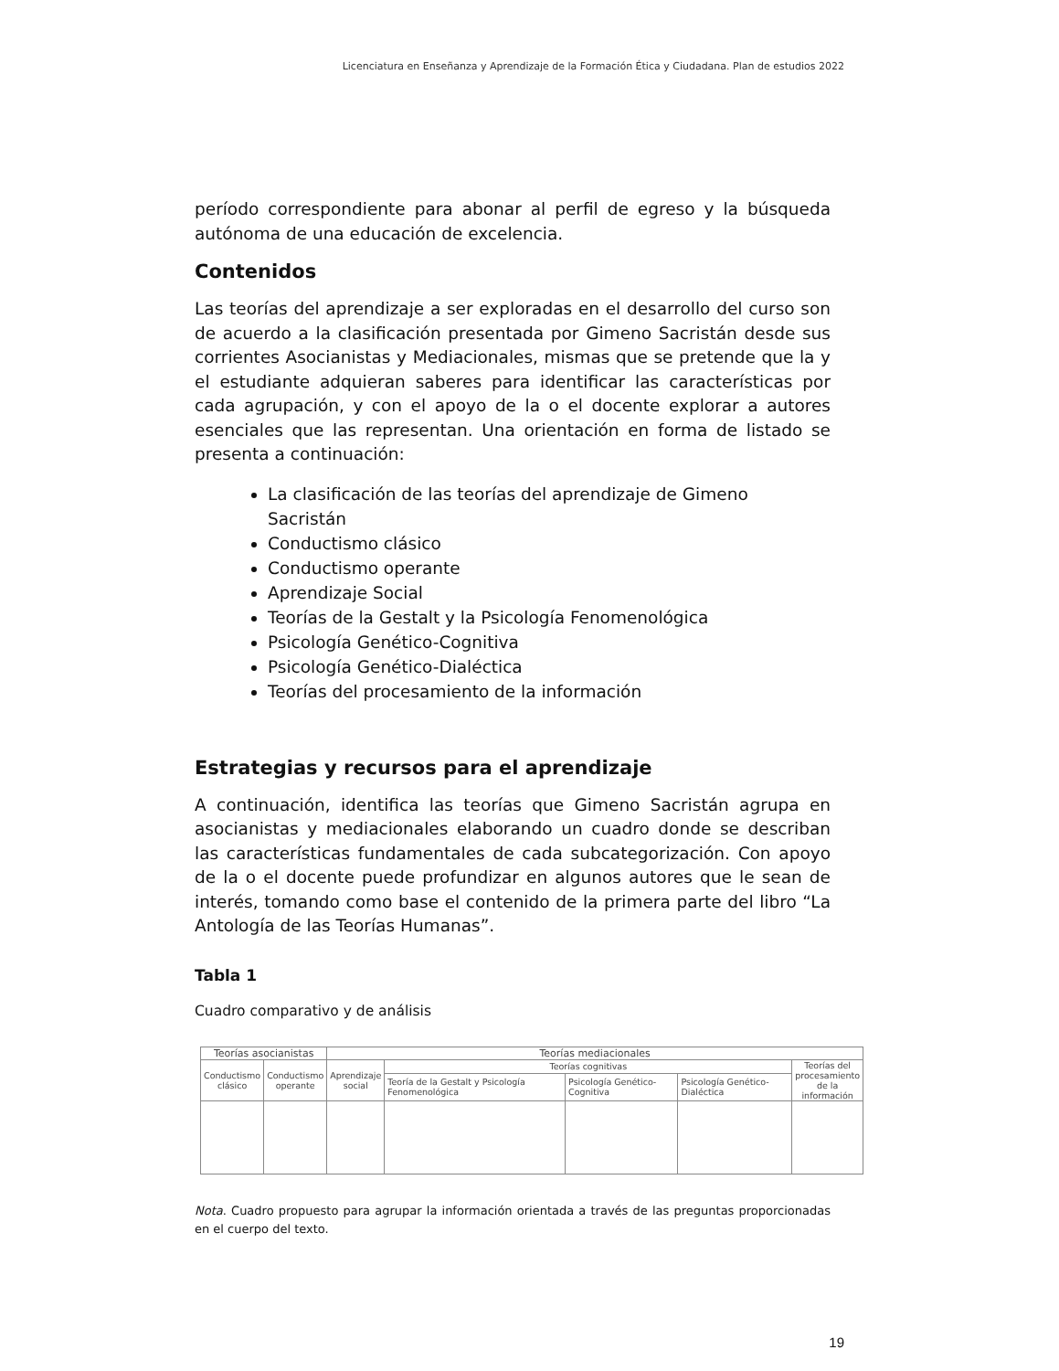Licenciatura en Enseñanza y Aprendizaje de la Formación Ética y Ciudadana. Plan de estudios 2022
período correspondiente para abonar al perfil de egreso y la búsqueda autónoma de una educación de excelencia.
Contenidos
Las teorías del aprendizaje a ser exploradas en el desarrollo del curso son de acuerdo a la clasificación presentada por Gimeno Sacristán desde sus corrientes Asocianistas y Mediacionales, mismas que se pretende que la y el estudiante adquieran saberes para identificar las características por cada agrupación, y con el apoyo de la o el docente explorar a autores esenciales que las representan. Una orientación en forma de listado se presenta a continuación:
La clasificación de las teorías del aprendizaje de Gimeno Sacristán
Conductismo clásico
Conductismo operante
Aprendizaje Social
Teorías de la Gestalt y la Psicología Fenomenológica
Psicología Genético-Cognitiva
Psicología Genético-Dialéctica
Teorías del procesamiento de la información
Estrategias y recursos para el aprendizaje
A continuación, identifica las teorías que Gimeno Sacristán agrupa en asocianistas y mediacionales elaborando un cuadro donde se describan las características fundamentales de cada subcategorización. Con apoyo de la o el docente puede profundizar en algunos autores que le sean de interés, tomando como base el contenido de la primera parte del libro “La Antología de las Teorías Humanas”.
Tabla 1
Cuadro comparativo y de análisis
| Teorías asocianistas | | Teorías mediacionales | | | | |
| --- | --- | --- | --- | --- | --- | --- |
| Conductismo clásico | Conductismo operante | Aprendizaje social | Teorías cognitivas | | | Teorías del procesamiento de la información |
| | | | Teoría de la Gestalt y Psicología Fenomenológica | Psicología Genético-Cognitiva | Psicología Genético-Dialéctica | |
Nota. Cuadro propuesto para agrupar la información orientada a través de las preguntas proporcionadas en el cuerpo del texto.
19